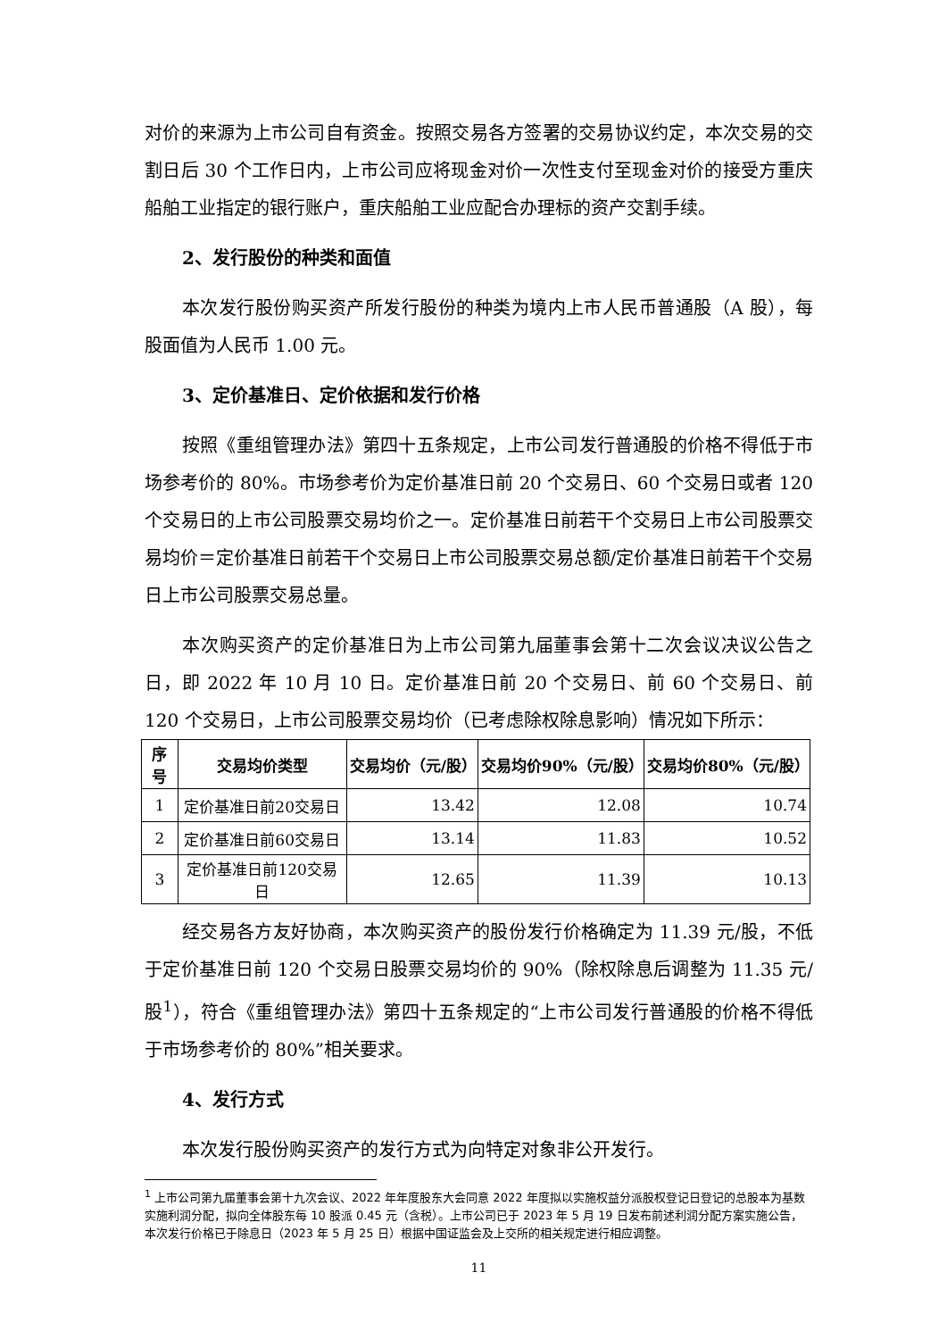对价的来源为上市公司自有资金。按照交易各方签署的交易协议约定，本次交易的交割日后 30 个工作日内，上市公司应将现金对价一次性支付至现金对价的接受方重庆船舶工业指定的银行账户，重庆船舶工业应配合办理标的资产交割手续。
2、发行股份的种类和面值
本次发行股份购买资产所发行股份的种类为境内上市人民币普通股（A 股），每股面值为人民币 1.00 元。
3、定价基准日、定价依据和发行价格
按照《重组管理办法》第四十五条规定，上市公司发行普通股的价格不得低于市场参考价的 80%。市场参考价为定价基准日前 20 个交易日、60 个交易日或者 120 个交易日的上市公司股票交易均价之一。定价基准日前若干个交易日上市公司股票交易均价＝定价基准日前若干个交易日上市公司股票交易总额/定价基准日前若干个交易日上市公司股票交易总量。
本次购买资产的定价基准日为上市公司第九届董事会第十二次会议决议公告之日，即 2022 年 10 月 10 日。定价基准日前 20 个交易日、前 60 个交易日、前 120 个交易日，上市公司股票交易均价（已考虑除权除息影响）情况如下所示：
| 序号 | 交易均价类型 | 交易均价（元/股） | 交易均价90%（元/股） | 交易均价80%（元/股） |
| --- | --- | --- | --- | --- |
| 1 | 定价基准日前20交易日 | 13.42 | 12.08 | 10.74 |
| 2 | 定价基准日前60交易日 | 13.14 | 11.83 | 10.52 |
| 3 | 定价基准日前120交易日 | 12.65 | 11.39 | 10.13 |
经交易各方友好协商，本次购买资产的股份发行价格确定为 11.39 元/股，不低于定价基准日前 120 个交易日股票交易均价的 90%（除权除息后调整为 11.35 元/股<sup>1</sup>），符合《重组管理办法》第四十五条规定的“上市公司发行普通股的价格不得低于市场参考价的 80%”相关要求。
4、发行方式
本次发行股份购买资产的发行方式为向特定对象非公开发行。
<sup>1</sup> 上市公司第九届董事会第十九次会议、2022 年年度股东大会同意 2022 年度拟以实施权益分派股权登记日登记的总股本为基数实施利润分配，拟向全体股东每 10 股派 0.45 元（含税）。上市公司已于 2023 年 5 月 19 日发布前述利润分配方案实施公告，本次发行价格已于除息日（2023 年 5 月 25 日）根据中国证监会及上交所的相关规定进行相应调整。
11